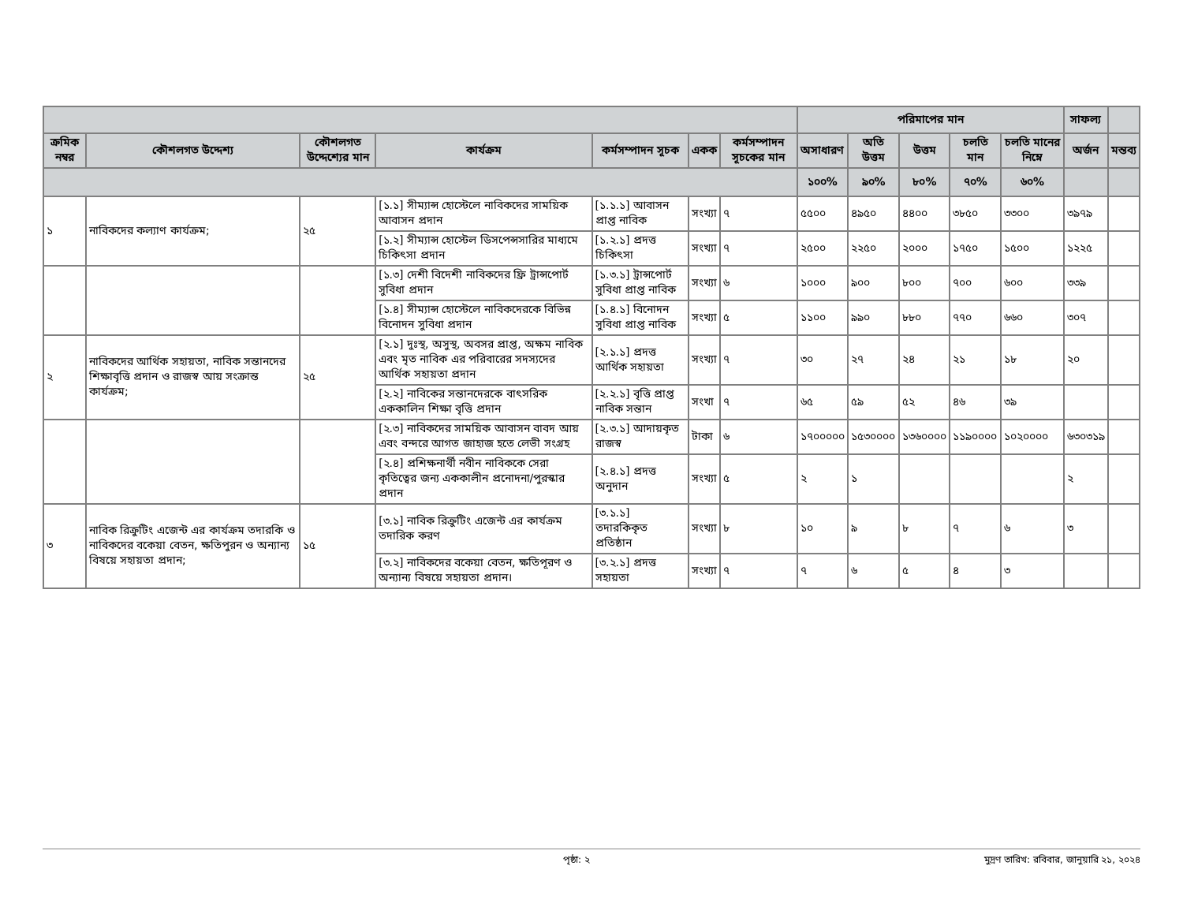| | | | | | | | পরিমাপের মান | | | | | সাফল্য | |
| --- | --- | --- | --- | --- | --- | --- | --- | --- | --- | --- | --- | --- | --- |
| ক্রমিক নম্বর | কৌশলগত উদ্দেশ্য | কৌশলগত উদ্দেশ্যের মান | কার্যক্রম | কর্মসম্পাদন সূচক | একক | কর্মসম্পাদন সূচকের মান | অসাধারণ | অতি উত্তম | উত্তম | চলতি মান | চলতি মানের নিম্নে | অর্জন | মন্তব্য |
| | | | | | | | ১০০% | ৯০% | ৮০% | ৭০% | ৬০% | | |
| ১ | নাবিকদের কল্যাণ কার্যক্রম; | ২৫ | [১.১] সীম্যান্স হোস্টেলে নাবিকদের সাময়িক আবাসন প্রদান | [১.১.১] আবাসন প্রাপ্ত নাবিক | সংখ্যা | ৭ | ৫৫০০ | ৪৯৫০ | ৪৪০০ | ৩৮৫০ | ৩৩০০ | ৩৯৭৯ | |
| | | | [১.২] সীম্যান্স হোস্টেল ডিসপেন্সসারির মাধ্যমে চিকিৎসা প্রদান | [১.২.১] প্রদত্ত চিকিৎসা | সংখ্যা | ৭ | ২৫০০ | ২২৫০ | ২০০০ | ১৭৫০ | ১৫০০ | ১২২৫ | |
| | | | [১.৩] দেশী বিদেশী নাবিকদের ফ্রি ট্রান্সপোর্ট সুবিধা প্রদান | [১.৩.১] ট্রান্সপোর্ট সুবিধা প্রাপ্ত নাবিক | সংখ্যা | ৬ | ১০০০ | ৯০০ | ৮০০ | ৭০০ | ৬০০ | ৩৩৯ | |
| | | | [১.৪] সীম্যান্স হোস্টেলে নাবিকদেরকে বিভিন্ন বিনোদন সুবিধা প্রদান | [১.৪.১] বিনোদন সুবিধা প্রাপ্ত নাবিক | সংখ্যা | ৫ | ১১০০ | ৯৯০ | ৮৮০ | ৭৭০ | ৬৬০ | ৩০৭ | |
| ২ | নাবিকদের আর্থিক সহায়তা, নাবিক সন্তানদের শিক্ষাবৃত্তি প্রদান ও রাজস্ব আয় সংক্রান্ত কার্যক্রম; | ২৫ | [২.১] দুঃস্থ, অসুস্থ, অবসর প্রাপ্ত, অক্ষম নাবিক এবং মৃত নাবিক এর পরিবারের সদস্যদের আর্থিক সহায়তা প্রদান | [২.১.১] প্রদত্ত আর্থিক সহায়তা | সংখ্যা | ৭ | ৩০ | ২৭ | ২৪ | ২১ | ১৮ | ২০ | |
| | | | [২.২] নাবিকের সন্তানদেরকে বাৎসরিক এককালিন শিক্ষা বৃত্তি প্রদান | [২.২.১] বৃত্তি প্রাপ্ত নাবিক সন্তান | সংখা | ৭ | ৬৫ | ৫৯ | ৫২ | ৪৬ | ৩৯ | | |
| | | | [২.৩] নাবিকদের সাময়িক আবাসন বাবদ আয় এবং বন্দরে আগত জাহাজ হতে লেভী সংগ্রহ | [২.৩.১] আদায়কৃত রাজস্ব | টাকা | ৬ | ১৭০০০০০ | ১৫৩০০০০ | ১৩৬০০০০ | ১১৯০০০০ | ১০২০০০০ | ৬৩০৩১৯ | |
| | | | [২.৪] প্রশিক্ষনার্থী নবীন নাবিককে সেরা কৃতিত্বের জন্য এককালীন প্রনোদনা/পুরস্কার প্রদান | [২.৪.১] প্রদত্ত অনুদান | সংখ্যা | ৫ | ২ | ১ | | | | ২ | |
| ৩ | নাবিক রিক্রুটিং এজেন্ট এর কার্যক্রম তদারকি ও নাবিকদের বকেয়া বেতন, ক্ষতিপুরন ও অন্যান্য বিষয়ে সহায়তা প্রদান; | ১৫ | [৩.১] নাবিক রিক্রুটিং এজেন্ট এর কার্যক্রম তদারিক করণ | [৩.১.১] তদারকিকৃত প্রতিষ্ঠান | সংখ্যা | ৮ | ১০ | ৯ | ৮ | ৭ | ৬ | ৩ | |
| | | | [৩.২] নাবিকদের বকেয়া বেতন, ক্ষতিপূরণ ও অন্যান্য বিষয়ে সহায়তা প্রদান। | [৩.২.১] প্রদত্ত সহায়তা | সংখ্যা | ৭ | ৭ | ৬ | ৫ | ৪ | ৩ | | |
পৃষ্ঠা: ২ মুদ্রণ তারিখ: রবিবার, জানুয়ারি ২১, ২০২৪